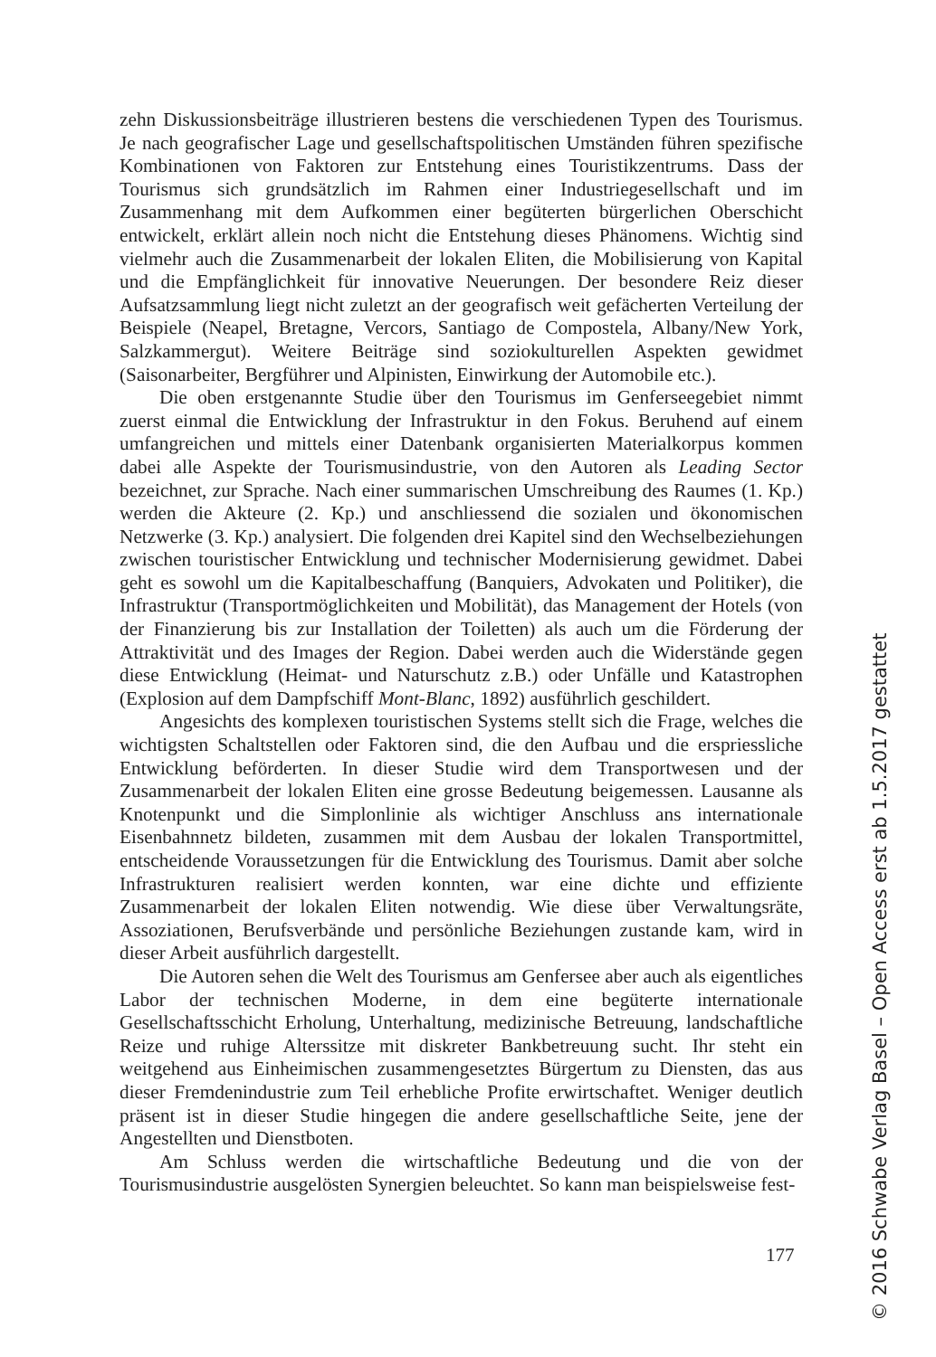zehn Diskussionsbeiträge illustrieren bestens die verschiedenen Typen des Tourismus. Je nach geografischer Lage und gesellschaftspolitischen Umständen führen spezifische Kombinationen von Faktoren zur Entstehung eines Touristikzentrums. Dass der Tourismus sich grundsätzlich im Rahmen einer Industriegesellschaft und im Zusammenhang mit dem Aufkommen einer begüterten bürgerlichen Oberschicht entwickelt, erklärt allein noch nicht die Entstehung dieses Phänomens. Wichtig sind vielmehr auch die Zusammenarbeit der lokalen Eliten, die Mobilisierung von Kapital und die Empfänglichkeit für innovative Neuerungen. Der besondere Reiz dieser Aufsatzsammlung liegt nicht zuletzt an der geografisch weit gefächerten Verteilung der Beispiele (Neapel, Bretagne, Vercors, Santiago de Compostela, Albany/New York, Salzkammergut). Weitere Beiträge sind soziokulturellen Aspekten gewidmet (Saisonarbeiter, Bergführer und Alpinisten, Einwirkung der Automobile etc.).
Die oben erstgenannte Studie über den Tourismus im Genferseegebiet nimmt zuerst einmal die Entwicklung der Infrastruktur in den Fokus. Beruhend auf einem umfangreichen und mittels einer Datenbank organisierten Materialkorpus kommen dabei alle Aspekte der Tourismusindustrie, von den Autoren als Leading Sector bezeichnet, zur Sprache. Nach einer summarischen Umschreibung des Raumes (1. Kp.) werden die Akteure (2. Kp.) und anschliessend die sozialen und ökonomischen Netzwerke (3. Kp.) analysiert. Die folgenden drei Kapitel sind den Wechselbeziehungen zwischen touristischer Entwicklung und technischer Modernisierung gewidmet. Dabei geht es sowohl um die Kapitalbeschaffung (Banquiers, Advokaten und Politiker), die Infrastruktur (Transportmöglichkeiten und Mobilität), das Management der Hotels (von der Finanzierung bis zur Installation der Toiletten) als auch um die Förderung der Attraktivität und des Images der Region. Dabei werden auch die Widerstände gegen diese Entwicklung (Heimat- und Naturschutz z.B.) oder Unfälle und Katastrophen (Explosion auf dem Dampfschiff Mont-Blanc, 1892) ausführlich geschildert.
Angesichts des komplexen touristischen Systems stellt sich die Frage, welches die wichtigsten Schaltstellen oder Faktoren sind, die den Aufbau und die erspriessliche Entwicklung beförderten. In dieser Studie wird dem Transportwesen und der Zusammenarbeit der lokalen Eliten eine grosse Bedeutung beigemessen. Lausanne als Knotenpunkt und die Simplonlinie als wichtiger Anschluss ans internationale Eisenbahnnetz bildeten, zusammen mit dem Ausbau der lokalen Transportmittel, entscheidende Voraussetzungen für die Entwicklung des Tourismus. Damit aber solche Infrastrukturen realisiert werden konnten, war eine dichte und effiziente Zusammenarbeit der lokalen Eliten notwendig. Wie diese über Verwaltungsräte, Assoziationen, Berufsverbände und persönliche Beziehungen zustande kam, wird in dieser Arbeit ausführlich dargestellt.
Die Autoren sehen die Welt des Tourismus am Genfersee aber auch als eigentliches Labor der technischen Moderne, in dem eine begüterte internationale Gesellschaftsschicht Erholung, Unterhaltung, medizinische Betreuung, landschaftliche Reize und ruhige Alterssitze mit diskreter Bankbetreuung sucht. Ihr steht ein weitgehend aus Einheimischen zusammengesetztes Bürgertum zu Diensten, das aus dieser Fremdenindustrie zum Teil erhebliche Profite erwirtschaftet. Weniger deutlich präsent ist in dieser Studie hingegen die andere gesellschaftliche Seite, jene der Angestellten und Dienstboten.
Am Schluss werden die wirtschaftliche Bedeutung und die von der Tourismusindustrie ausgelösten Synergien beleuchtet. So kann man beispielsweise fest-
177
© 2016 Schwabe Verlag Basel – Open Access erst ab 1.5.2017 gestattet